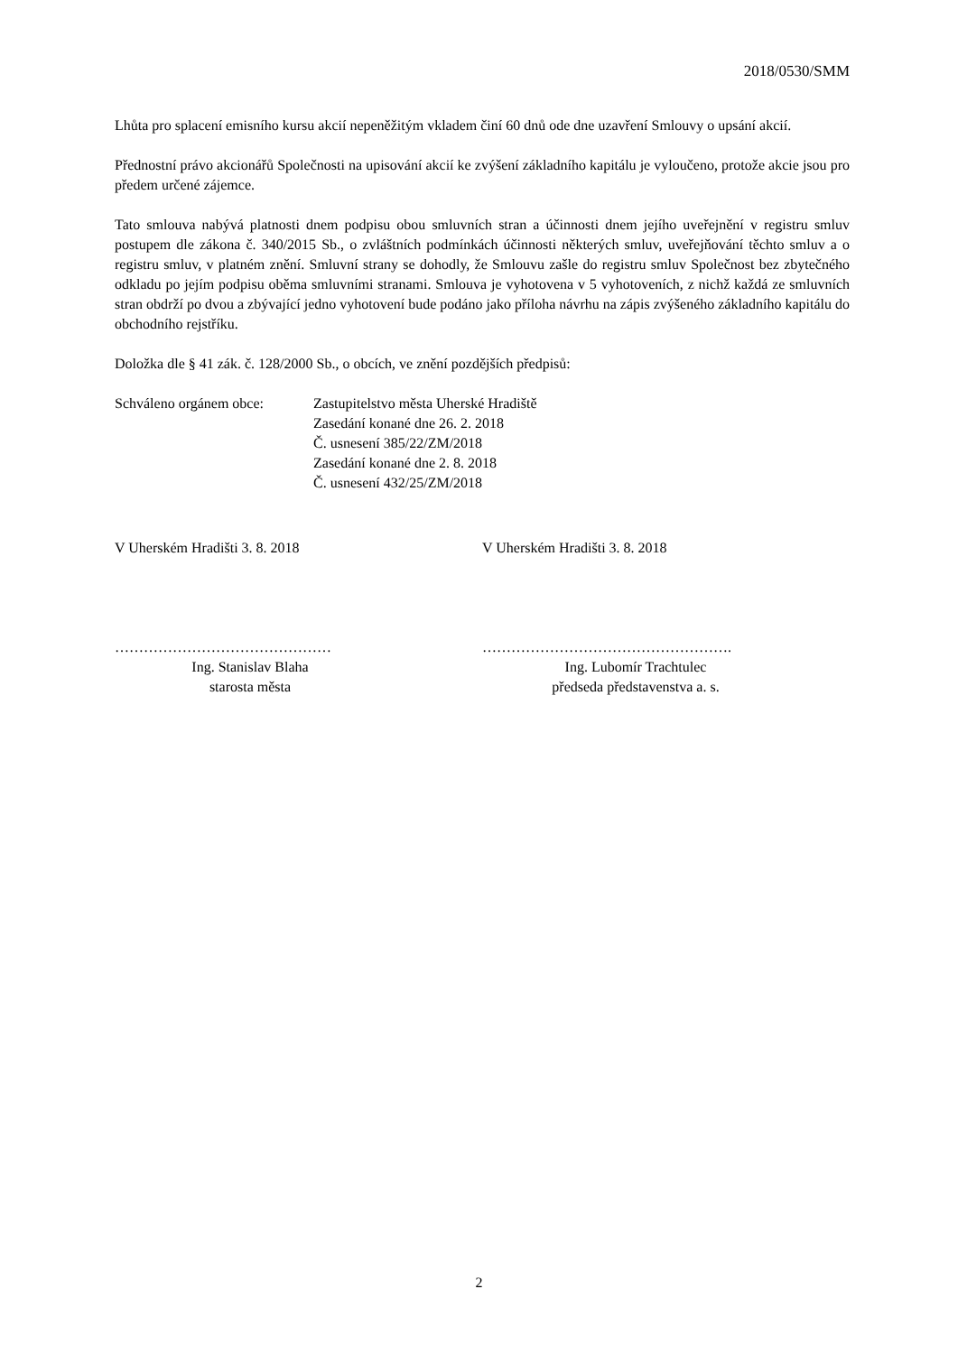2018/0530/SMM
Lhůta pro splacení emisního kursu akcií nepeněžitým vkladem činí 60 dnů ode dne uzavření Smlouvy o upsání akcií.
Přednostní právo akcionářů Společnosti na upisování akcií ke zvýšení základního kapitálu je vyloučeno, protože akcie jsou pro předem určené zájemce.
Tato smlouva nabývá platnosti dnem podpisu obou smluvních stran a účinnosti dnem jejího uveřejnění v registru smluv postupem dle zákona č. 340/2015 Sb., o zvláštních podmínkách účinnosti některých smluv, uveřejňování těchto smluv a o registru smluv, v platném znění. Smluvní strany se dohodly, že Smlouvu zašle do registru smluv Společnost bez zbytečného odkladu po jejím podpisu oběma smluvními stranami. Smlouva je vyhotovena v 5 vyhotoveních, z nichž každá ze smluvních stran obdrží po dvou a zbývající jedno vyhotovení bude podáno jako příloha návrhu na zápis zvýšeného základního kapitálu do obchodního rejstříku.
Doložka dle § 41 zák. č. 128/2000 Sb., o obcích, ve znění pozdějších předpisů:
Schváleno orgánem obce:
Zastupitelstvo města Uherské Hradiště
Zasedání konané dne 26. 2. 2018
Č. usnesení 385/22/ZM/2018
Zasedání konané dne 2. 8. 2018
Č. usnesení 432/25/ZM/2018
V Uherském Hradišti 3. 8. 2018 V Uherském Hradišti 3. 8. 2018
………………………………………
Ing. Stanislav Blaha
starosta města
…………………………………………….
Ing. Lubomír Trachtulec
předseda představenstva a. s.
2